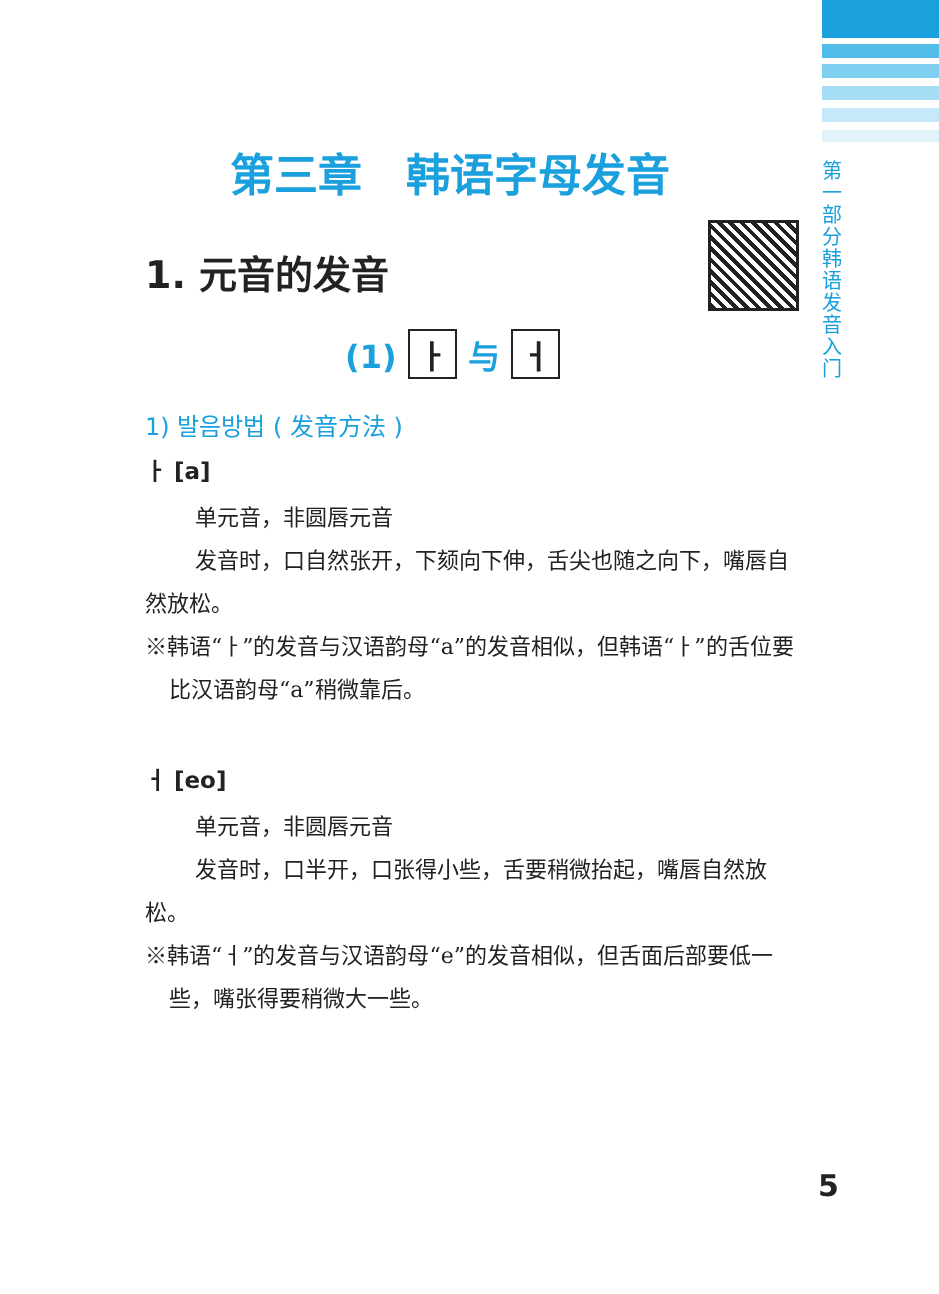第一部分 韩语发音入门
第三章　韩语字母发音
1. 元音的发音
(1) ㅏ 与 ㅓ
1) 발음방법 ( 发音方法 )
ㅏ [a]
单元音，非圆唇元音
发音时，口自然张开，下颏向下伸，舌尖也随之向下，嘴唇自然放松。
※韩语“ㅏ”的发音与汉语韵母“a”的发音相似，但韩语“ㅏ”的舌位要比汉语韵母“a”稍微靠后。
ㅓ [eo]
单元音，非圆唇元音
发音时，口半开，口张得小些，舌要稍微抬起，嘴唇自然放松。
※韩语“ㅓ”的发音与汉语韵母“e”的发音相似，但舌面后部要低一些，嘴张得要稍微大一些。
5